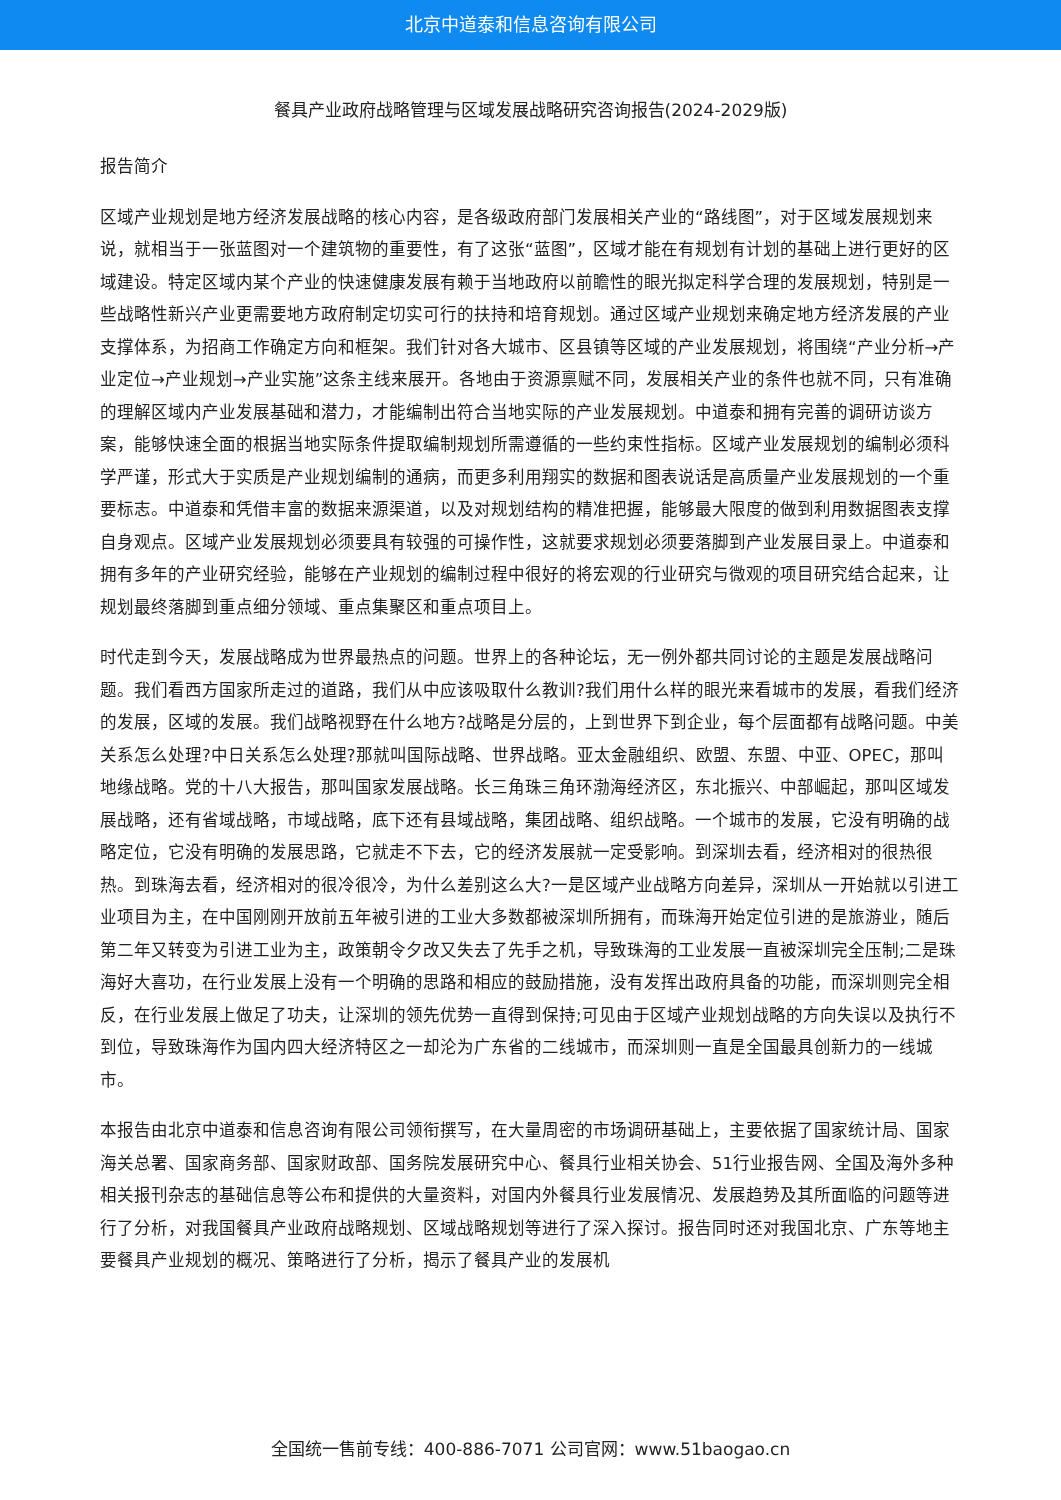北京中道泰和信息咨询有限公司
餐具产业政府战略管理与区域发展战略研究咨询报告(2024-2029版)
报告简介
区域产业规划是地方经济发展战略的核心内容，是各级政府部门发展相关产业的“路线图”，对于区域发展规划来说，就相当于一张蓝图对一个建筑物的重要性，有了这张“蓝图”，区域才能在有规划有计划的基础上进行更好的区域建设。特定区域内某个产业的快速健康发展有赖于当地政府以前瞻性的眼光拟定科学合理的发展规划，特别是一些战略性新兴产业更需要地方政府制定切实可行的扶持和培育规划。通过区域产业规划来确定地方经济发展的产业支撑体系，为招商工作确定方向和框架。我们针对各大城市、区县镇等区域的产业发展规划，将围绕“产业分析→产业定位→产业规划→产业实施”这条主线来展开。各地由于资源禀赋不同，发展相关产业的条件也就不同，只有准确的理解区域内产业发展基础和潜力，才能编制出符合当地实际的产业发展规划。中道泰和拥有完善的调研访谈方案，能够快速全面的根据当地实际条件提取编制规划所需遵循的一些约束性指标。区域产业发展规划的编制必须科学严谨，形式大于实质是产业规划编制的通病，而更多利用翔实的数据和图表说话是高质量产业发展规划的一个重要标志。中道泰和凭借丰富的数据来源渠道，以及对规划结构的精准把握，能够最大限度的做到利用数据图表支撑自身观点。区域产业发展规划必须要具有较强的可操作性，这就要求规划必须要落脚到产业发展目录上。中道泰和拥有多年的产业研究经验，能够在产业规划的编制过程中很好的将宏观的行业研究与微观的项目研究结合起来，让规划最终落脚到重点细分领域、重点集聚区和重点项目上。
时代走到今天，发展战略成为世界最热点的问题。世界上的各种论坛，无一例外都共同讨论的主题是发展战略问题。我们看西方国家所走过的道路，我们从中应该吸取什么教训?我们用什么样的眼光来看城市的发展，看我们经济的发展，区域的发展。我们战略视野在什么地方?战略是分层的，上到世界下到企业，每个层面都有战略问题。中美关系怎么处理?中日关系怎么处理?那就叫国际战略、世界战略。亚太金融组织、欧盟、东盟、中亚、OPEC，那叫地缘战略。党的十八大报告，那叫国家发展战略。长三角珠三角环渤海经济区，东北振兴、中部崛起，那叫区域发展战略，还有省域战略，市域战略，底下还有县域战略，集团战略、组织战略。一个城市的发展，它没有明确的战略定位，它没有明确的发展思路，它就走不下去，它的经济发展就一定受影响。到深圳去看，经济相对的很热很热。到珠海去看，经济相对的很冷很冷，为什么差别这么大?一是区域产业战略方向差异，深圳从一开始就以引进工业项目为主，在中国刚刚开放前五年被引进的工业大多数都被深圳所拥有，而珠海开始定位引进的是旅游业，随后第二年又转变为引进工业为主，政策朝令夕改又失去了先手之机，导致珠海的工业发展一直被深圳完全压制;二是珠海好大喜功，在行业发展上没有一个明确的思路和相应的鼓励措施，没有发挥出政府具备的功能，而深圳则完全相反，在行业发展上做足了功夫，让深圳的领先优势一直得到保持;可见由于区域产业规划战略的方向失误以及执行不到位，导致珠海作为国内四大经济特区之一却沦为广东省的二线城市，而深圳则一直是全国最具创新力的一线城市。
本报告由北京中道泰和信息咨询有限公司领衔撰写，在大量周密的市场调研基础上，主要依据了国家统计局、国家海关总署、国家商务部、国家财政部、国务院发展研究中心、餐具行业相关协会、51行业报告网、全国及海外多种相关报刊杂志的基础信息等公布和提供的大量资料，对国内外餐具行业发展情况、发展趋势及其所面临的问题等进行了分析，对我国餐具产业政府战略规划、区域战略规划等进行了深入探讨。报告同时还对我国北京、广东等地主要餐具产业规划的概况、策略进行了分析，揭示了餐具产业的发展机
全国统一售前专线：400-886-7071 公司官网：www.51baogao.cn